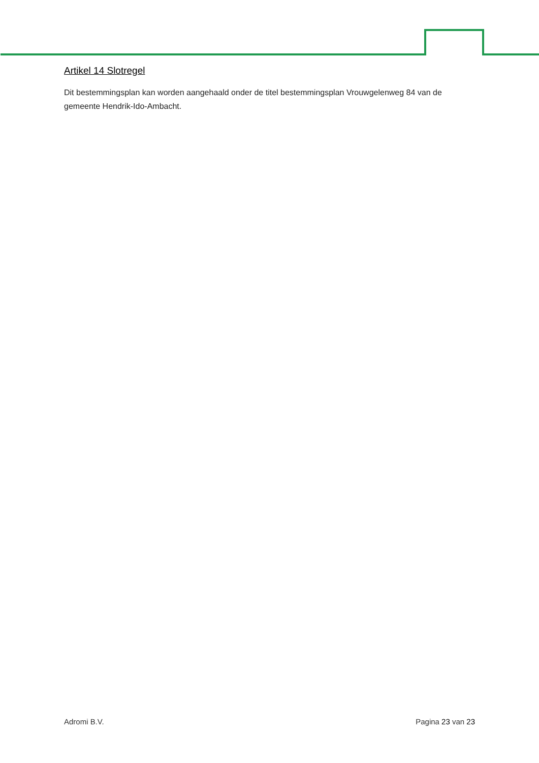Artikel 14 Slotregel
Dit bestemmingsplan kan worden aangehaald onder de titel bestemmingsplan Vrouwgelenweg 84 van de gemeente Hendrik-Ido-Ambacht.
Adromi B.V. Pagina 23 van 23